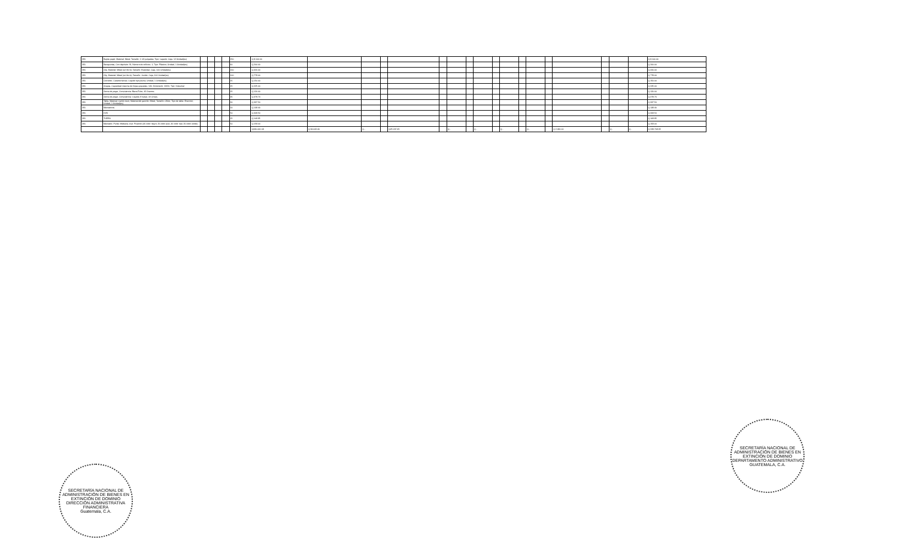| 291 | Sujeta papel, Material: Metal; Tamaño: 1 1/4 pulgadas; Tipo: Lagarto; Caja, 12 Unidad(es) | | | | | 150 | Q 8,100.00 | | | | | | | | | | | | | | | | | | Q 8,100.00 |
| 291 | Sacapuntas, Con depósito: Sí; Número de orificios: 1; Tipo: Plástico; Unidad, 1 Unidad(es) | | | | | 40 | Q 200.00 | | | | | | | | | | | | | | | | | | Q 200.00 |
| 291 | Clip, Material: Metal (sin forro); Tamaño: Estándar; Caja, 100 Unidad(es) | | | | | 200 | Q 320.00 | | | | | | | | | | | | | | | | | | Q 320.00 |
| 291 | Clip, Material: Metal (sin forro); Tamaño: Jumbo; Caja, 100 Unidad(es) | | | | | 100 | Q 778.00 | | | | | | | | | | | | | | | | | | Q 778.00 |
| 291 | Corrector, Características: Líquido tipo pluma; Unidad, 1 Unidad(es) | | | | | 15 | Q 150.00 | | | | | | | | | | | | | | | | | | Q 150.00 |
| 291 | Grapas, Capacidad máxima de hojas grapadas: 130; Dimensión: 23/20; Tipo: Industrial | | | | | 15 | Q 225.00 | | | | | | | | | | | | | | | | | | Q 225.00 |
| 291 | Goma de pegar, Consistencia: Barra/Tubo, 42 Gramos | | | | | 15 | Q 120.00 | | | | | | | | | | | | | | | | | | Q 120.00 |
| 291 | Goma de pegar, Consistencia: Líquida; Envase, 32 Onzas | | | | | 35 | Q 378.70 | | | | | | | | | | | | | | | | | | Q 378.70 |
| 291 | Tabla, Material: Cartón duro; Material del gancho: Metal; Tamaño: Oficio; Tipo de tabla: Shannon; Unidad, 1 Unidad(es) | | | | | 30 | Q 337.50 | | | | | | | | | | | | | | | | | | Q 337.50 |
| 291 | Marcadores | | | | | 20 | Q 138.40 | | | | | | | | | | | | | | | | | | Q 138.40 |
| 291 | DVD | | | | | 50 | Q 309.50 | | | | | | | | | | | | | | | | | | Q 309.50 |
| 291 | TIJERA | | | | | 15 | Q 109.95 | | | | | | | | | | | | | | | | | | Q 109.95 |
| 291 | Marcador, Punta: Mediana; Uso: Pizarrón (36 color negro, 36 color azul, 36 color rojo, 36 color verde) | | | | | 50 | Q 159.00 | | | | | | | | | | | | | | | | | | Q 159.00 |
| | | | | | | | Q190,001.68 | Q 34,042.40 | Q - | | Q25,207.45 | | Q - | | Q - | | Q - | | Q - | | Q 2,090.00 | | Q - | Q - | Q 229,709.35 |
SECRETARÍA NACIONAL DE ADMINISTRACIÓN DE BIENES EN EXTINCIÓN DE DOMINIO
DIRECCIÓN ADMINISTRATIVA FINANCIERA
Guatemala, C.A.
SECRETARÍA NACIONAL DE ADMINISTRACIÓN DE BIENES EN EXTINCIÓN DE DOMINIO
DEPARTAMENTO ADMINISTRATIVO
GUATEMALA, C.A.